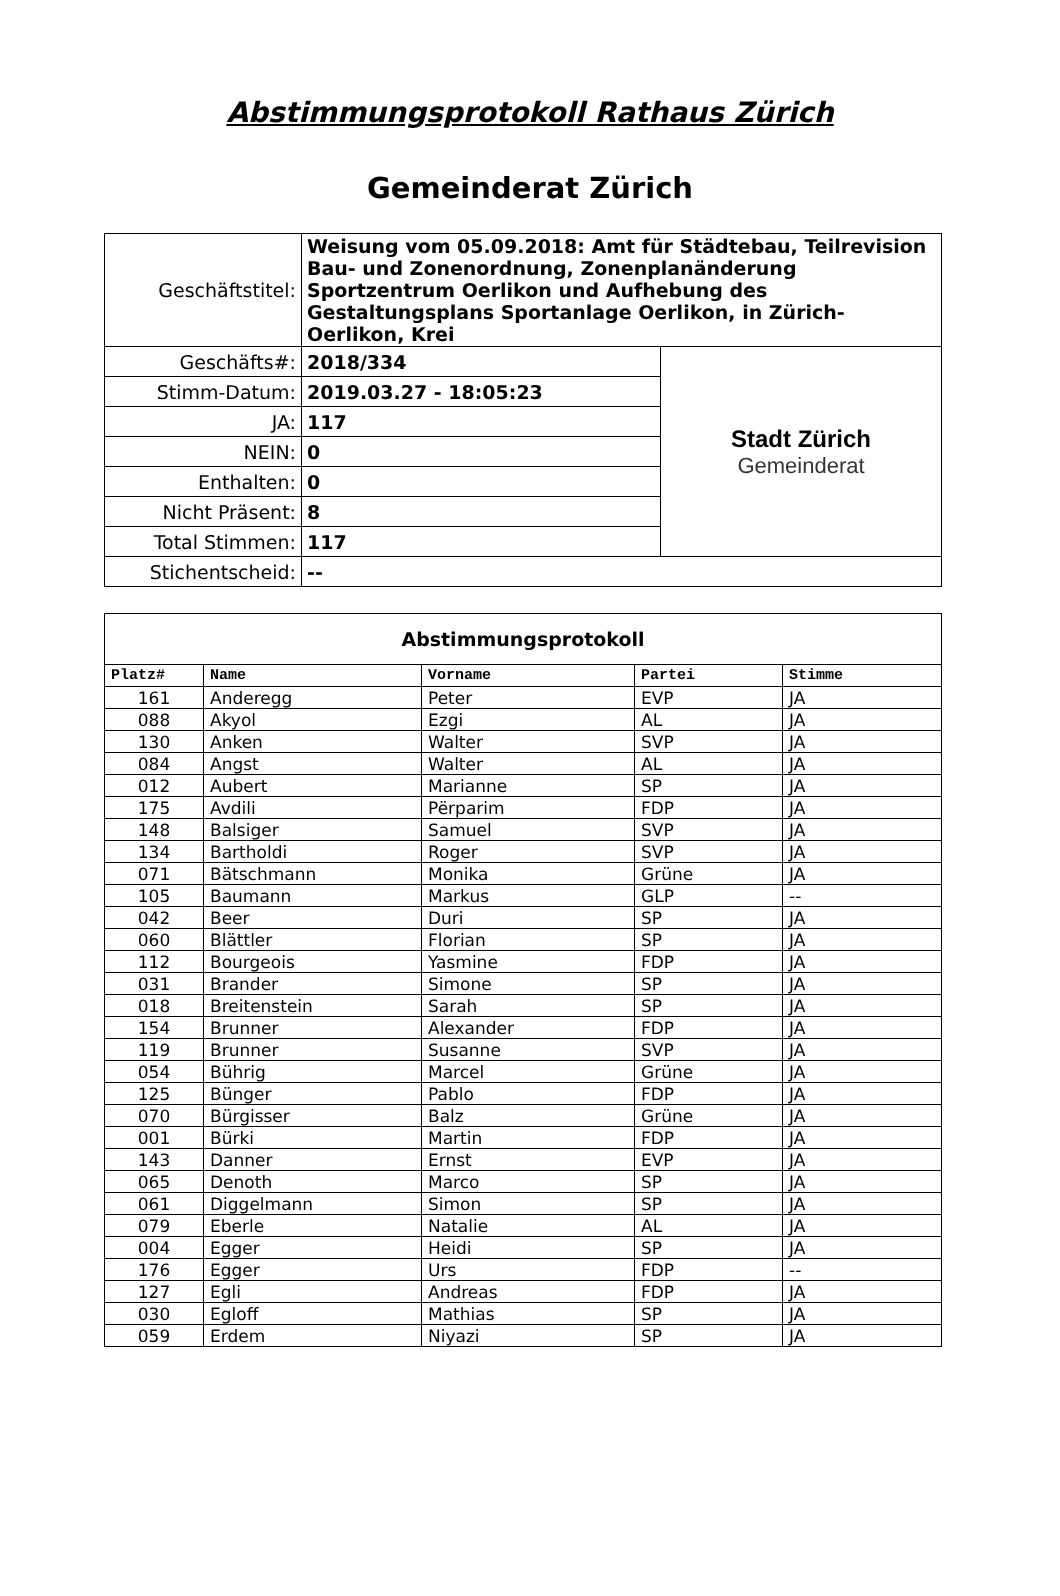Abstimmungsprotokoll Rathaus Zürich
Gemeinderat Zürich
| Geschäftstitel: | Weisung vom 05.09.2018: Amt für Städtebau, Teilrevision Bau- und Zonenordnung, Zonenplanänderung Sportzentrum Oerlikon und Aufhebung des Gestaltungsplans Sportanlage Oerlikon, in Zürich-Oerlikon, Krei | |
| Geschäfts#: | 2018/334 | Stadt Zürich Gemeinderat |
| Stimm-Datum: | 2019.03.27 - 18:05:23 | |
| JA: | 117 | |
| NEIN: | 0 | |
| Enthalten: | 0 | |
| Nicht Präsent: | 8 | |
| Total Stimmen: | 117 | |
| Stichentscheid: | -- | |
Abstimmungsprotokoll
| Platz# | Name | Vorname | Partei | Stimme |
| --- | --- | --- | --- | --- |
| 161 | Anderegg | Peter | EVP | JA |
| 088 | Akyol | Ezgi | AL | JA |
| 130 | Anken | Walter | SVP | JA |
| 084 | Angst | Walter | AL | JA |
| 012 | Aubert | Marianne | SP | JA |
| 175 | Avdili | Përparim | FDP | JA |
| 148 | Balsiger | Samuel | SVP | JA |
| 134 | Bartholdi | Roger | SVP | JA |
| 071 | Bätschmann | Monika | Grüne | JA |
| 105 | Baumann | Markus | GLP | -- |
| 042 | Beer | Duri | SP | JA |
| 060 | Blättler | Florian | SP | JA |
| 112 | Bourgeois | Yasmine | FDP | JA |
| 031 | Brander | Simone | SP | JA |
| 018 | Breitenstein | Sarah | SP | JA |
| 154 | Brunner | Alexander | FDP | JA |
| 119 | Brunner | Susanne | SVP | JA |
| 054 | Bührig | Marcel | Grüne | JA |
| 125 | Bünger | Pablo | FDP | JA |
| 070 | Bürgisser | Balz | Grüne | JA |
| 001 | Bürki | Martin | FDP | JA |
| 143 | Danner | Ernst | EVP | JA |
| 065 | Denoth | Marco | SP | JA |
| 061 | Diggelmann | Simon | SP | JA |
| 079 | Eberle | Natalie | AL | JA |
| 004 | Egger | Heidi | SP | JA |
| 176 | Egger | Urs | FDP | -- |
| 127 | Egli | Andreas | FDP | JA |
| 030 | Egloff | Mathias | SP | JA |
| 059 | Erdem | Niyazi | SP | JA |